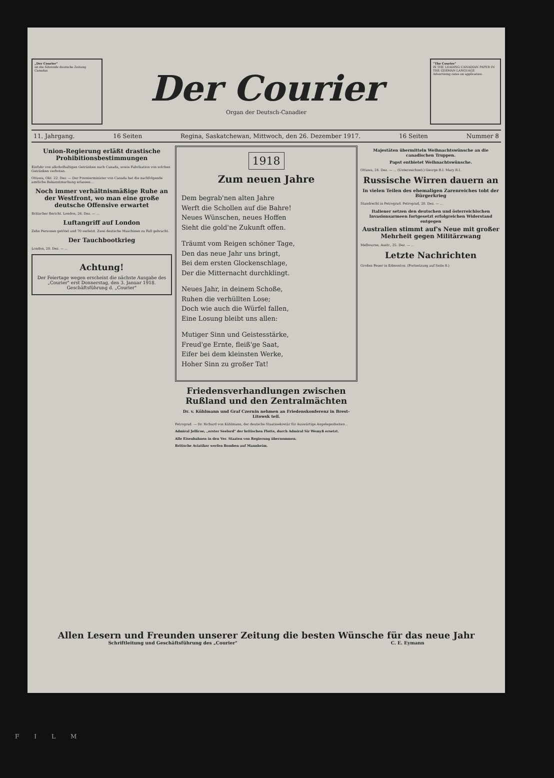„Der Courier"
ist die führende deutsche Zeitung Canadas.
Der Courier
Organ der Deutsch-Canadier
"The Courier"
IS THE LEADING CANADIAN PAPER IN THE GERMAN LANGUAGE
Advertising rates on application.
11. Jahrgang. 16 Seiten Regina, Saskatchewan, Mittwoch, den 26. Dezember 1917. 16 Seiten Nummer 8
Union-Regierung erläßt drastische Prohibitionsbestimmungen
Einfuhr von alkoholhaltigen Getränken nach Canada, sowie Fabrikation von solchen Getränken verboten.
Ottawa, Okt. 22. Dez. — Der Premierminister von Canada hat die nachfolgende amtliche Bekanntmachung erlassen...
Noch immer verhältnismäßige Ruhe an der Westfront, wo man eine große deutsche Offensive erwartet
Britischer Bericht. London, 26. Dez. — ...
Luftangriff auf London
Zehn Personen getötet und 70 verletzt. Zwei deutsche Maschinen zu Fall gebracht.
Der Tauchbootkrieg
London, 20. Dez. — ...
Achtung!
Der Feiertage wegen erscheint die nächste Ausgabe des „Courier" erst Donnerstag, den 3. Januar 1918.
Geschäftsführung d. „Courier"
1918
Zum neuen Jahre
Dem begrab'nen alten Jahre
Werft die Schollen auf die Bahre!
Neues Wünschen, neues Hoffen
Sieht die gold'ne Zukunft offen.
Träumt vom Reigen schöner Tage,
Den das neue Jahr uns bringt,
Bei dem ersten Glockenschlage,
Der die Mitternacht durchklingt.
Neues Jahr, in deinem Schoße,
Ruhen die verhüllten Lose;
Doch wie auch die Würfel fallen,
Eine Losung bleibt uns allen:
Mutiger Sinn und Geistesstärke,
Freud'ge Ernte, fleiß'ge Saat,
Eifer bei dem kleinsten Werke,
Hoher Sinn zu großer Tat!
Friedensverhandlungen zwischen Rußland und den Zentralmächten
Dr. v. Kühlmann und Graf Czernin nehmen an Friedenskonferenz in Brest-Litowsk teil.
Petrograd. — Dr. Richard von Kühlmann, der deutsche Staatssekretär für Auswärtige Angelegenheiten...
Admiral Jellicoe, „erster Seelord" der britischen Flotte, durch Admiral Sir Wemyß ersetzt.
Alle Eisenbahnen in den Ver. Staaten von Regierung übernommen.
Britische Aviatiker werfen Bomben auf Mannheim.
Majestäten übermitteln Weihnachtswünsche an die canadischen Truppen.
Papst entbietet Weihnachtswünsche.
Ottawa, 24. Dez. — ... (Unterzeichnet:) George R.I. Mary R.I.
Russische Wirren dauern an
In vielen Teilen des ehemaligen Zarenreiches tobt der Bürgerkrieg
Standrecht in Petrograd. Petrograd, 20. Dez. — ...
Italiener setzen den deutschen und österreichischen Invasionsarmeen fortgesetzt erfolgreichen Widerstand entgegen
Australien stimmt auf's Neue mit großer Mehrheit gegen Militärzwang
Melbourne, Austr., 25. Dez. — ...
Letzte Nachrichten
Großes Feuer in Edmonton. (Fortsetzung auf Seite 8.)
Allen Lesern und Freunden unserer Zeitung die besten Wünsche für das neue Jahr
Schriftleitung und Geschäftsführung des „Courier" C. E. Eymann
FILM